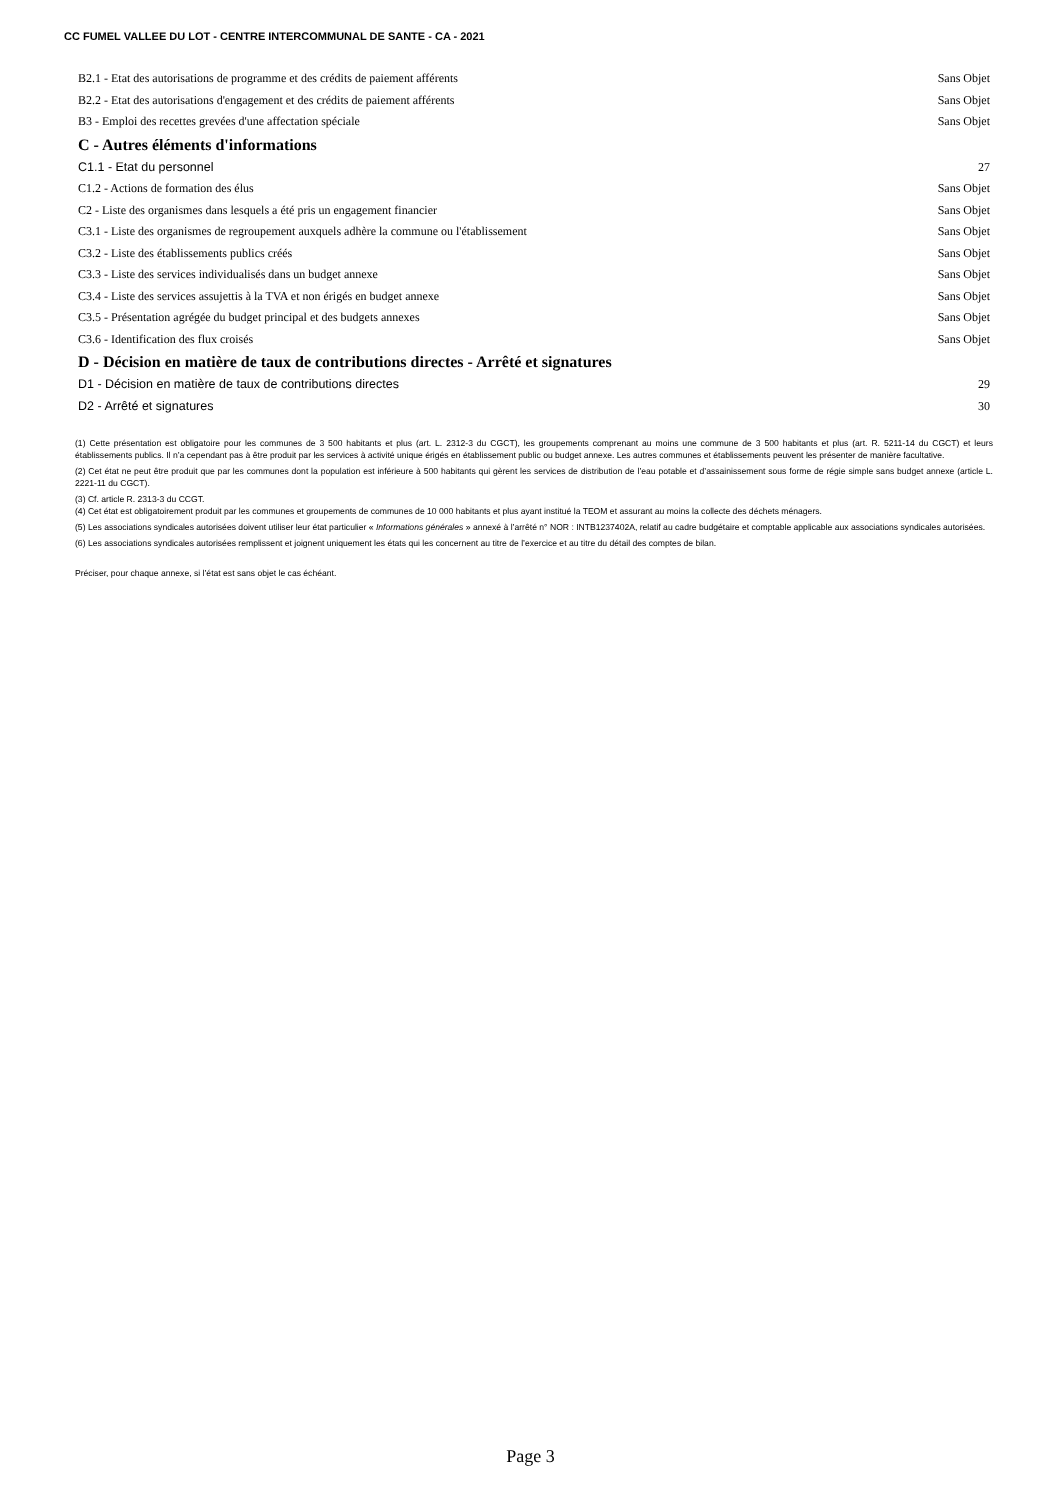CC FUMEL VALLEE DU LOT - CENTRE INTERCOMMUNAL DE SANTE - CA - 2021
B2.1 - Etat des autorisations de programme et des crédits de paiement afférents Sans Objet
B2.2 - Etat des autorisations d'engagement et des crédits de paiement afférents Sans Objet
B3 - Emploi des recettes grevées d'une affectation spéciale Sans Objet
C - Autres éléments d'informations
C1.1 - Etat du personnel 27
C1.2 - Actions de formation des élus Sans Objet
C2 - Liste des organismes dans lesquels a été pris un engagement financier Sans Objet
C3.1 - Liste des organismes de regroupement auxquels adhère la commune ou l'établissement Sans Objet
C3.2 - Liste des établissements publics créés Sans Objet
C3.3 - Liste des services individualisés dans un budget annexe Sans Objet
C3.4 - Liste des services assujettis à la TVA et non érigés en budget annexe Sans Objet
C3.5 - Présentation agrégée du budget principal et des budgets annexes Sans Objet
C3.6 - Identification des flux croisés Sans Objet
D - Décision en matière de taux de contributions directes - Arrêté et signatures
D1 - Décision en matière de taux de contributions directes 29
D2 - Arrêté et signatures 30
(1) Cette présentation est obligatoire pour les communes de 3 500 habitants et plus (art. L. 2312-3 du CGCT), les groupements comprenant au moins une commune de 3 500 habitants et plus (art. R. 5211-14 du CGCT) et leurs établissements publics. Il n’a cependant pas à être produit par les services à activité unique érigés en établissement public ou budget annexe. Les autres communes et établissements peuvent les présenter de manière facultative.
(2) Cet état ne peut être produit que par les communes dont la population est inférieure à 500 habitants qui gèrent les services de distribution de l’eau potable et d’assainissement sous forme de régie simple sans budget annexe (article L. 2221-11 du CGCT).
(3) Cf. article R. 2313-3 du CCGT.
(4) Cet état est obligatoirement produit par les communes et groupements de communes de 10 000 habitants et plus ayant institué la TEOM et assurant au moins la collecte des déchets ménagers.
(5) Les associations syndicales autorisées doivent utiliser leur état particulier « Informations générales » annexé à l’arrêté n° NOR : INTB1237402A, relatif au cadre budgétaire et comptable applicable aux associations syndicales autorisées.
(6) Les associations syndicales autorisées remplissent et joignent uniquement les états qui les concernent au titre de l’exercice et au titre du détail des comptes de bilan.
Préciser, pour chaque annexe, si l’état est sans objet le cas échéant.
Page 3